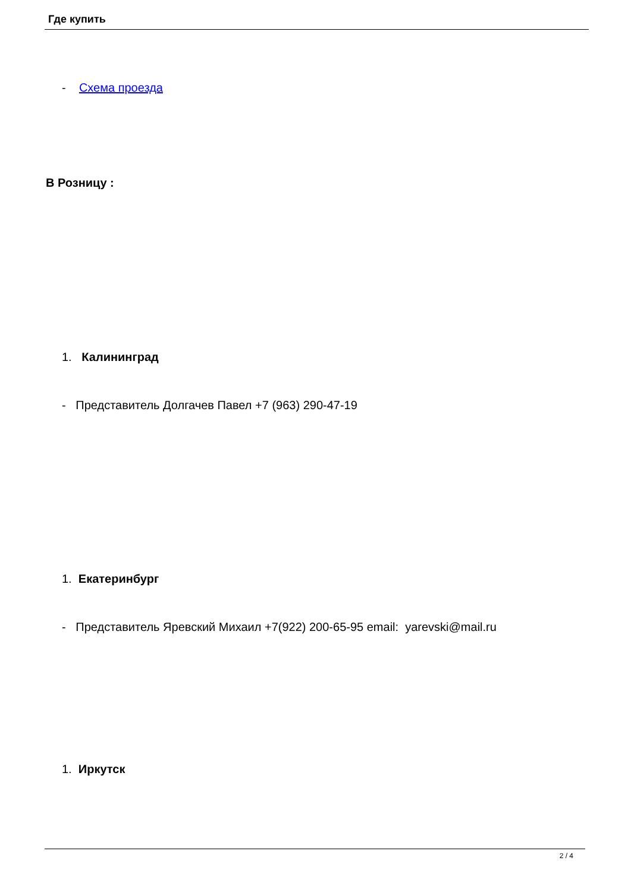Где купить
- Схема проезда
В Розницу :
1. Калининград
- Представитель Долгачев Павел +7 (963) 290-47-19
1. Екатеринбург
- Представитель Яревский Михаил +7(922) 200-65-95 email: yarevski@mail.ru
1. Иркутск
2 / 4